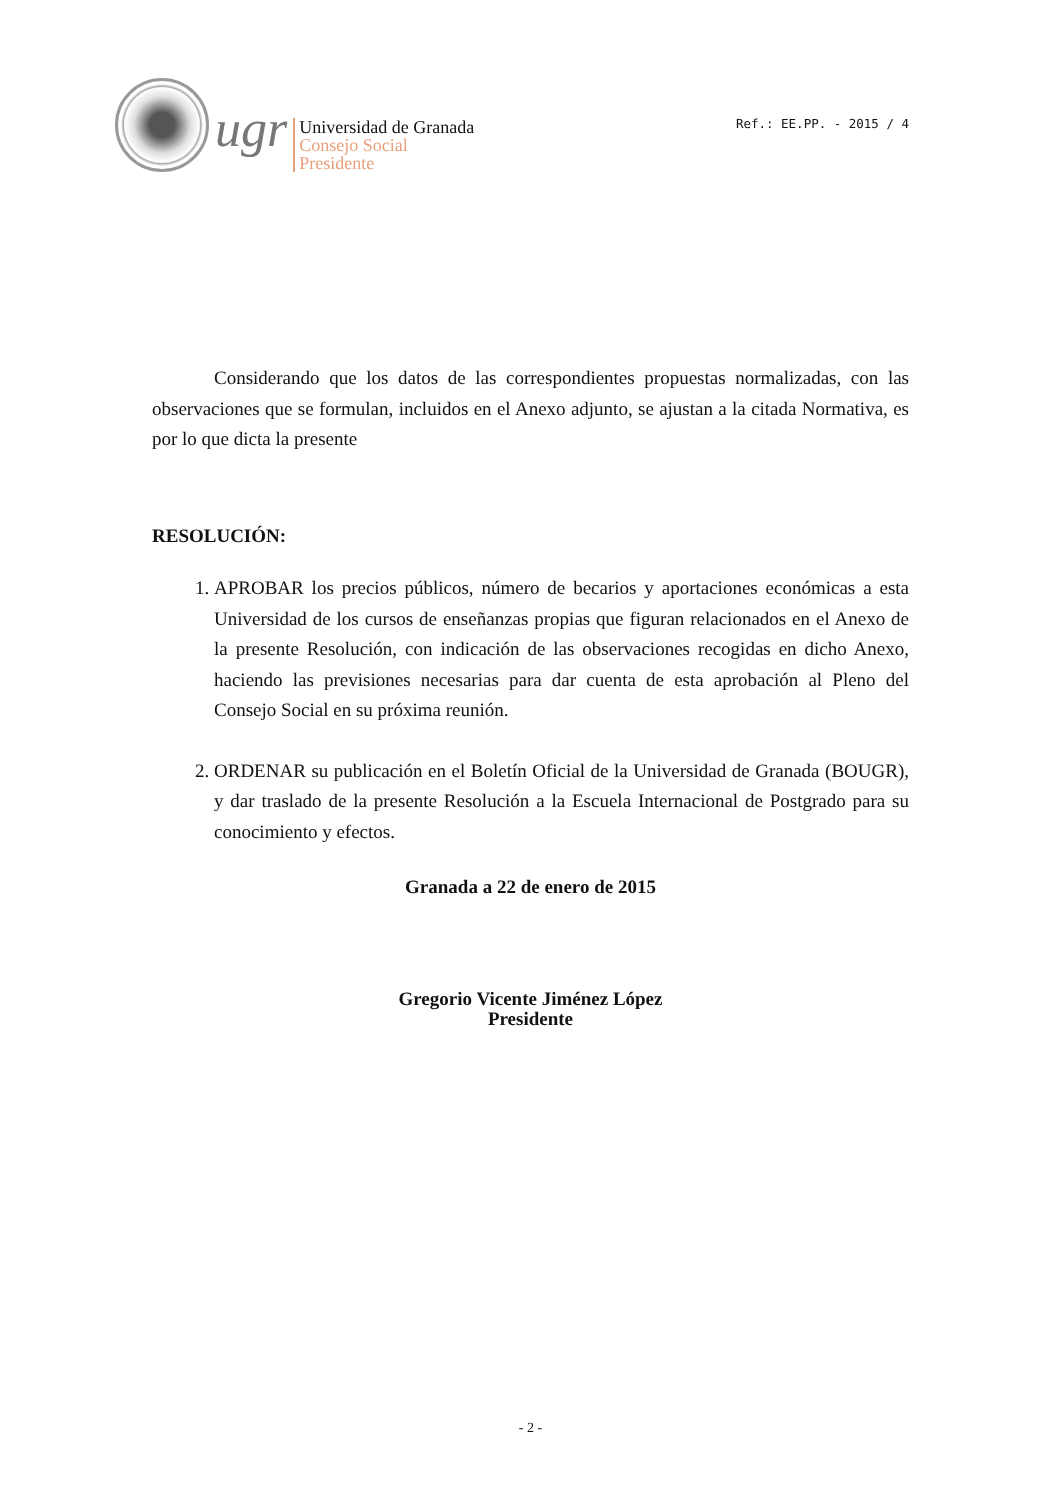ugr
Universidad de Granada
Consejo Social
Presidente
Ref.: EE.PP. - 2015 / 4
Considerando que los datos de las correspondientes propuestas normalizadas, con las observaciones que se formulan, incluidos en el Anexo adjunto, se ajustan a la citada Normativa, es por lo que dicta la presente
RESOLUCIÓN:
1. APROBAR los precios públicos, número de becarios y aportaciones económicas a esta Universidad de los cursos de enseñanzas propias que figuran relacionados en el Anexo de la presente Resolución, con indicación de las observaciones recogidas en dicho Anexo, haciendo las previsiones necesarias para dar cuenta de esta aprobación al Pleno del Consejo Social en su próxima reunión.
2. ORDENAR su publicación en el Boletín Oficial de la Universidad de Granada (BOUGR), y dar traslado de la presente Resolución a la Escuela Internacional de Postgrado para su conocimiento y efectos.
Granada a 22 de enero de 2015
Gregorio Vicente Jiménez López
Presidente
- 2 -